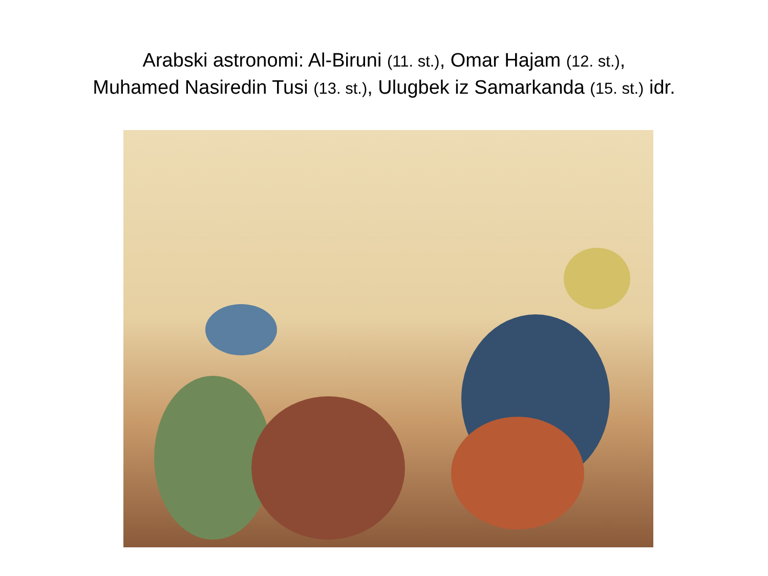Arabski astronomi: Al-Biruni (11. st.), Omar Hajam (12. st.),
Muhamed Nasiredin Tusi (13. st.), Ulugbek iz Samarkanda (15. st.) idr.